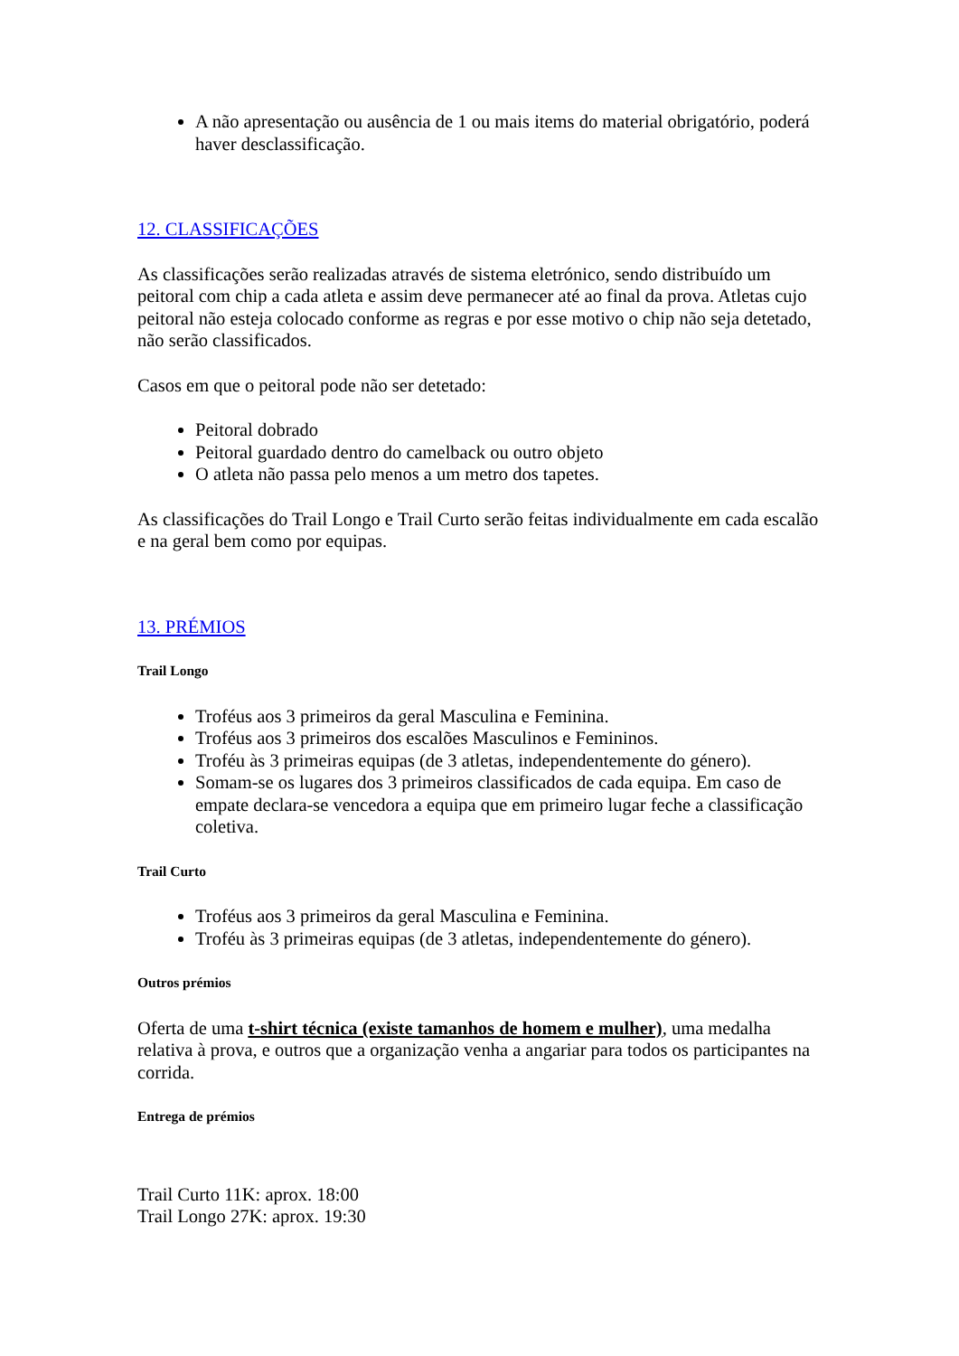A não apresentação ou ausência de 1 ou mais items do material obrigatório, poderá haver desclassificação.
12. CLASSIFICAÇÕES
As classificações serão realizadas através de sistema eletrónico, sendo distribuído um peitoral com chip a cada atleta e assim deve permanecer até ao final da prova. Atletas cujo peitoral não esteja colocado conforme as regras e por esse motivo o chip não seja detetado, não serão classificados.
Casos em que o peitoral pode não ser detetado:
Peitoral dobrado
Peitoral guardado dentro do camelback ou outro objeto
O atleta não passa pelo menos a um metro dos tapetes.
As classificações do Trail Longo e Trail Curto serão feitas individualmente em cada escalão e na geral bem como por equipas.
13. PRÉMIOS
Trail Longo
Troféus aos 3 primeiros da geral Masculina e Feminina.
Troféus aos 3 primeiros dos escalões Masculinos e Femininos.
Troféu às 3 primeiras equipas (de 3 atletas, independentemente do género).
Somam-se os lugares dos 3 primeiros classificados de cada equipa. Em caso de empate declara-se vencedora a equipa que em primeiro lugar feche a classificação coletiva.
Trail Curto
Troféus aos 3 primeiros da geral Masculina e Feminina.
Troféu às 3 primeiras equipas (de 3 atletas, independentemente do género).
Outros prémios
Oferta de uma t-shirt técnica (existe tamanhos de homem e mulher), uma medalha relativa à prova, e outros que a organização venha a angariar para todos os participantes na corrida.
Entrega de prémios
Trail Curto 11K: aprox. 18:00
Trail Longo 27K: aprox. 19:30